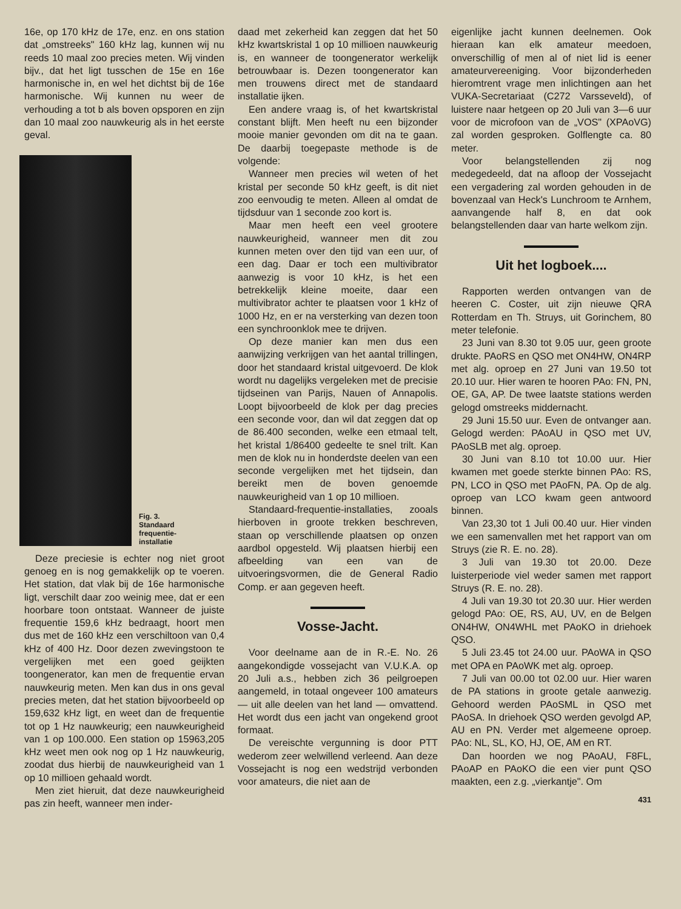16e, op 170 kHz de 17e, enz. en ons station dat „omstreeks" 160 kHz lag, kunnen wij nu reeds 10 maal zoo precies meten. Wij vinden bijv., dat het ligt tusschen de 15e en 16e harmonische in, en wel het dichtst bij de 16e harmonische. Wij kunnen nu weer de verhouding a tot b als boven opsporen en zijn dan 10 maal zoo nauwkeurig als in het eerste geval.
Fig. 3.
Standaard
frequentie-
installatie
Deze preciesie is echter nog niet groot genoeg en is nog gemakkelijk op te voeren. Het station, dat vlak bij de 16e harmonische ligt, verschilt daar zoo weinig mee, dat er een hoorbare toon ontstaat. Wanneer de juiste frequentie 159,6 kHz bedraagt, hoort men dus met de 160 kHz een verschiltoon van 0,4 kHz of 400 Hz. Door dezen zwevingstoon te vergelijken met een goed geijkten toongenerator, kan men de frequentie ervan nauwkeurig meten. Men kan dus in ons geval precies meten, dat het station bijvoorbeeld op 159,632 kHz ligt, en weet dan de frequentie tot op 1 Hz nauwkeurig; een nauwkeurigheid van 1 op 100.000. Een station op 15963,205 kHz weet men ook nog op 1 Hz nauwkeurig, zoodat dus hierbij de nauwkeurigheid van 1 op 10 millioen gehaald wordt.
Men ziet hieruit, dat deze nauwkeurigheid pas zin heeft, wanneer men inder-
daad met zekerheid kan zeggen dat het 50 kHz kwartskristal 1 op 10 millioen nauwkeurig is, en wanneer de toongenerator werkelijk betrouwbaar is. Dezen toongenerator kan men trouwens direct met de standaard installatie ijken.
Een andere vraag is, of het kwartskristal constant blijft. Men heeft nu een bijzonder mooie manier gevonden om dit na te gaan. De daarbij toegepaste methode is de volgende:
Wanneer men precies wil weten of het kristal per seconde 50 kHz geeft, is dit niet zoo eenvoudig te meten. Alleen al omdat de tijdsduur van 1 seconde zoo kort is.
Maar men heeft een veel grootere nauwkeurigheid, wanneer men dit zou kunnen meten over den tijd van een uur, of een dag. Daar er toch een multivibrator aanwezig is voor 10 kHz, is het een betrekkelijk kleine moeite, daar een multivibrator achter te plaatsen voor 1 kHz of 1000 Hz, en er na versterking van dezen toon een synchroonklok mee te drijven.
Op deze manier kan men dus een aanwijzing verkrijgen van het aantal trillingen, door het standaard kristal uitgevoerd. De klok wordt nu dagelijks vergeleken met de precisie tijdseinen van Parijs, Nauen of Annapolis. Loopt bijvoorbeeld de klok per dag precies een seconde voor, dan wil dat zeggen dat op de 86.400 seconden, welke een etmaal telt, het kristal 1/86400 gedeelte te snel trilt. Kan men de klok nu in honderdste deelen van een seconde vergelijken met het tijdsein, dan bereikt men de boven genoemde nauwkeurigheid van 1 op 10 millioen.
Standaard-frequentie-installaties, zooals hierboven in groote trekken beschreven, staan op verschillende plaatsen op onzen aardbol opgesteld. Wij plaatsen hierbij een afbeelding van een van de uitvoeringsvormen, die de General Radio Comp. er aan gegeven heeft.
Vosse-Jacht.
Voor deelname aan de in R.-E. No. 26 aangekondigde vossejacht van V.U.K.A. op 20 Juli a.s., hebben zich 36 peilgroepen aangemeld, in totaal ongeveer 100 amateurs — uit alle deelen van het land — omvattend. Het wordt dus een jacht van ongekend groot formaat.
De vereischte vergunning is door PTT wederom zeer welwillend verleend. Aan deze Vossejacht is nog een wedstrijd verbonden voor amateurs, die niet aan de
eigenlijke jacht kunnen deelnemen. Ook hieraan kan elk amateur meedoen, onverschillig of men al of niet lid is eener amateurvereeniging. Voor bijzonderheden hieromtrent vrage men inlichtingen aan het VUKA-Secretariaat (C272 Varsseveld), of luistere naar hetgeen op 20 Juli van 3—6 uur voor de microfoon van de „VOS" (XPAoVG) zal worden gesproken. Golflengte ca. 80 meter.
Voor belangstellenden zij nog medegedeeld, dat na afloop der Vossejacht een vergadering zal worden gehouden in de bovenzaal van Heck's Lunchroom te Arnhem, aanvangende half 8, en dat ook belangstellenden daar van harte welkom zijn.
Uit het logboek....
Rapporten werden ontvangen van de heeren C. Coster, uit zijn nieuwe QRA Rotterdam en Th. Struys, uit Gorinchem, 80 meter telefonie.
23 Juni van 8.30 tot 9.05 uur, geen groote drukte. PAoRS en QSO met ON4HW, ON4RP met alg. oproep en 27 Juni van 19.50 tot 20.10 uur. Hier waren te hooren PAo: FN, PN, OE, GA, AP. De twee laatste stations werden gelogd omstreeks middernacht.
29 Juni 15.50 uur. Even de ontvanger aan. Gelogd werden: PAoAU in QSO met UV, PAoSLB met alg. oproep.
30 Juni van 8.10 tot 10.00 uur. Hier kwamen met goede sterkte binnen PAo: RS, PN, LCO in QSO met PAoFN, PA. Op de alg. oproep van LCO kwam geen antwoord binnen.
Van 23,30 tot 1 Juli 00.40 uur. Hier vinden we een samenvallen met het rapport van om Struys (zie R. E. no. 28).
3 Juli van 19.30 tot 20.00. Deze luisterperiode viel weder samen met rapport Struys (R. E. no. 28).
4 Juli van 19.30 tot 20.30 uur. Hier werden gelogd PAo: OE, RS, AU, UV, en de Belgen ON4HW, ON4WHL met PAoKO in driehoek QSO.
5 Juli 23.45 tot 24.00 uur. PAoWA in QSO met OPA en PAoWK met alg. oproep.
7 Juli van 00.00 tot 02.00 uur. Hier waren de PA stations in groote getale aanwezig. Gehoord werden PAoSML in QSO met PAoSA. In driehoek QSO werden gevolgd AP, AU en PN. Verder met algemeene oproep. PAo: NL, SL, KO, HJ, OE, AM en RT.
Dan hoorden we nog PAoAU, F8FL, PAoAP en PAoKO die een vier punt QSO maakten, een z.g. „vierkantje". Om
431